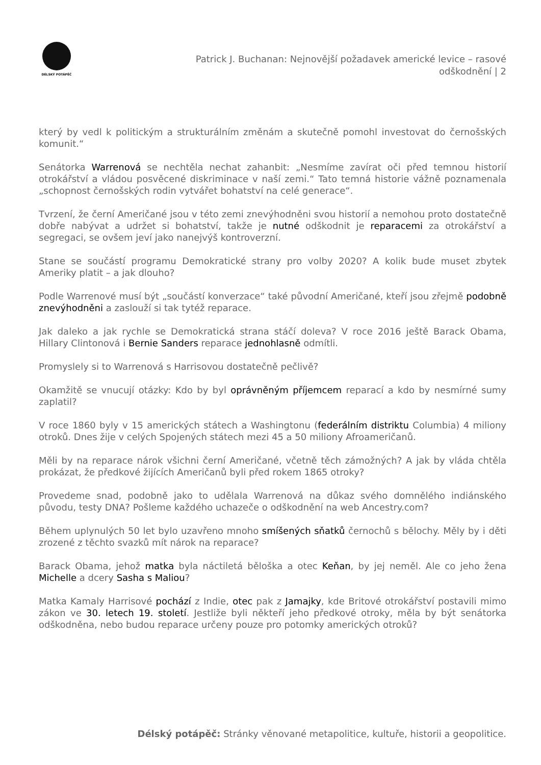DÉLSKÝ POTÁPĚČ
Patrick J. Buchanan: Nejnovější požadavek americké levice – rasové odškodnění | 2
který by vedl k politickým a strukturálním změnám a skutečně pomohl investovat do černošských komunit.“
Senátorka Warrenová se nechtěla nechat zahanbit: „Nesmíme zavírat oči před temnou historií otrokářství a vládou posvěcené diskriminace v naší zemi.“ Tato temná historie vážně poznamenala „schopnost černošských rodin vytvářet bohatství na celé generace“.
Tvrzení, že černí Američané jsou v této zemi znevýhodněni svou historií a nemohou proto dostatečně dobře nabývat a udržet si bohatství, takže je nutné odškodnit je reparacemi za otrokářství a segregaci, se ovšem jeví jako nanejvýš kontroverzní.
Stane se součástí programu Demokratické strany pro volby 2020? A kolik bude muset zbytek Ameriky platit – a jak dlouho?
Podle Warrenové musí být „součástí konverzace“ také původní Američané, kteří jsou zřejmě podobně znevýhodněni a zaslouží si tak tytéž reparace.
Jak daleko a jak rychle se Demokratická strana stáčí doleva? V roce 2016 ještě Barack Obama, Hillary Clintonová i Bernie Sanders reparace jednohlasně odmítli.
Promyslely si to Warrenová s Harrisovou dostatečně pečlivě?
Okamžitě se vnucují otázky: Kdo by byl oprávněným příjemcem reparací a kdo by nesmírné sumy zaplatil?
V roce 1860 byly v 15 amerických státech a Washingtonu (federálním distriktu Columbia) 4 miliony otroků. Dnes žije v celých Spojených státech mezi 45 a 50 miliony Afroameričanů.
Měli by na reparace nárok všichni černí Američané, včetně těch zámožných? A jak by vláda chtěla prokázat, že předkové žijících Američanů byli před rokem 1865 otroky?
Provedeme snad, podobně jako to udělala Warrenová na důkaz svého domnělého indiánského původu, testy DNA? Pošleme každého uchazeče o odškodnění na web Ancestry.com?
Během uplynulých 50 let bylo uzavřeno mnoho smíšených sňatků černochů s bělochy. Měly by i děti zrozené z těchto svazků mít nárok na reparace?
Barack Obama, jehož matka byla náctiletá běloška a otec Keňan, by jej neměl. Ale co jeho žena Michelle a dcery Sasha s Maliou?
Matka Kamaly Harrisové pochází z Indie, otec pak z Jamajky, kde Britové otrokářství postavili mimo zákon ve 30. letech 19. století. Jestliže byli někteří jeho předkové otroky, měla by být senátorka odškodněna, nebo budou reparace určeny pouze pro potomky amerických otroků?
Délský potápěč: Stránky věnované metapolitice, kultuře, historii a geopolitice.